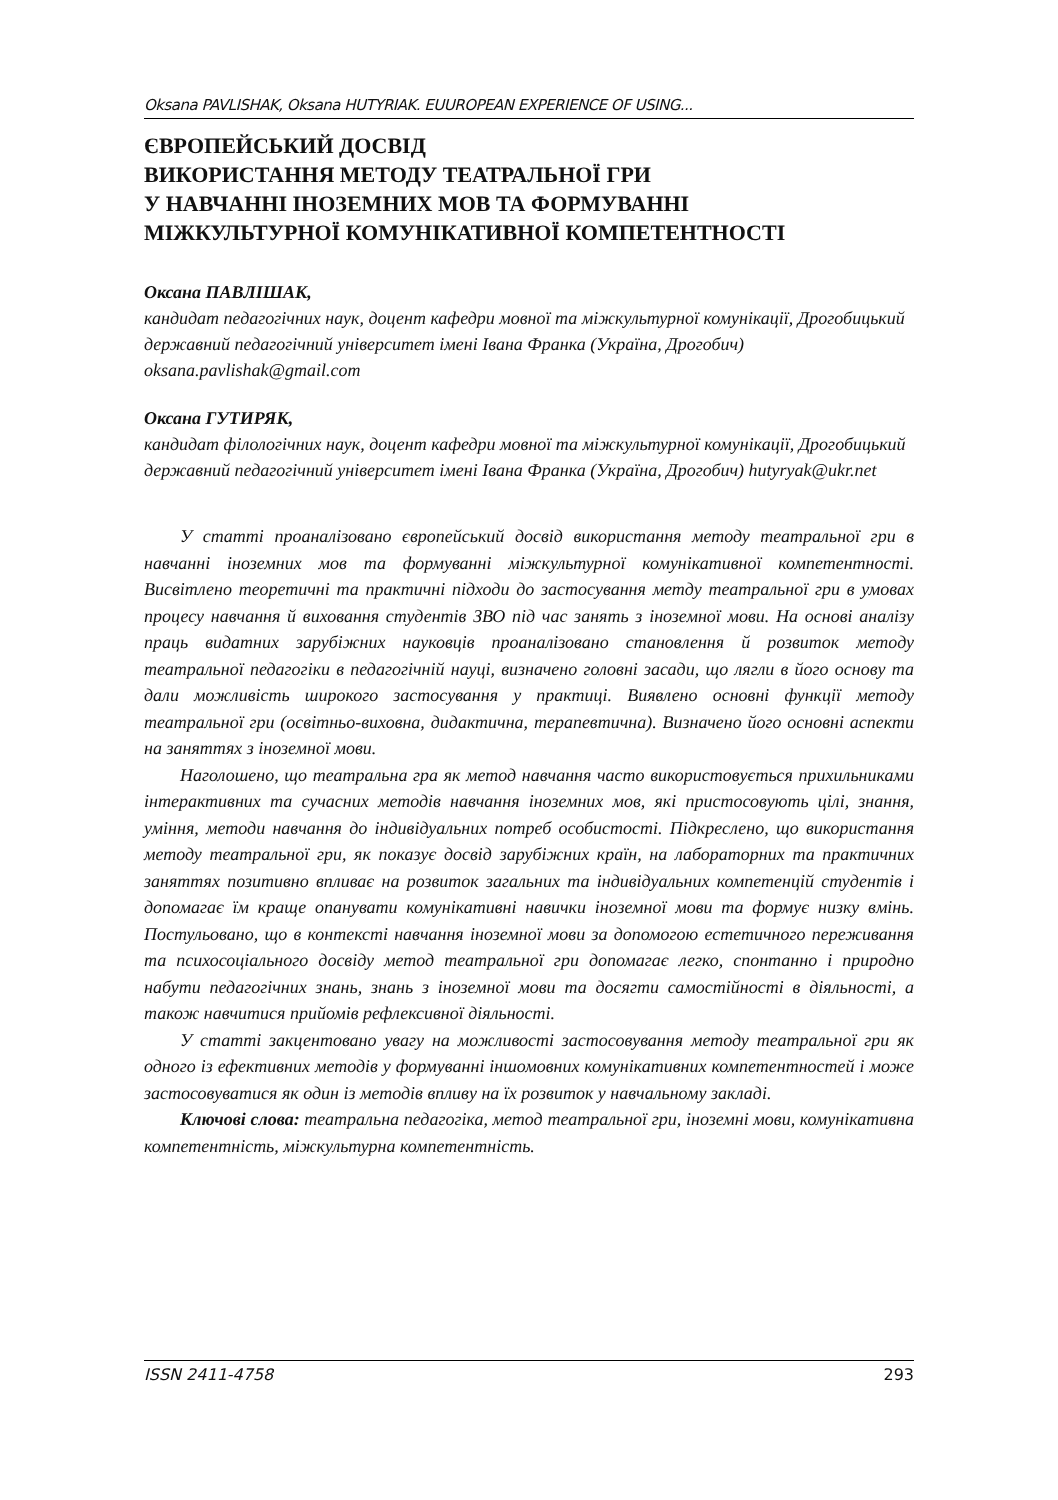Oksana PAVLISHAK, Oksana HUTYRIAK. EUUROPEAN EXPERIENCE OF USING...
ЄВРОПЕЙСЬКИЙ ДОСВІД
ВИКОРИСТАННЯ МЕТОДУ ТЕАТРАЛЬНОЇ ГРИ
У НАВЧАННІ ІНОЗЕМНИХ МОВ ТА ФОРМУВАННІ
МІЖКУЛЬТУРНОЇ КОМУНІКАТИВНОЇ КОМПЕТЕНТНОСТІ
Оксана ПАВЛІШАК,
кандидат педагогічних наук, доцент кафедри мовної та міжкультурної комунікації, Дрогобицький державний педагогічний університет імені Івана Франка (Україна, Дрогобич) oksana.pavlishak@gmail.com
Оксана ГУТИРЯК,
кандидат філологічних наук, доцент кафедри мовної та міжкультурної комунікації, Дрогобицький державний педагогічний університет імені Івана Франка (Україна, Дрогобич) hutyryak@ukr.net
У статті проаналізовано європейський досвід використання методу театральної гри в навчанні іноземних мов та формуванні міжкультурної комунікативної компетентності. Висвітлено теоретичні та практичні підходи до застосування метду театральної гри в умовах процесу навчання й виховання студентів ЗВО під час занять з іноземної мови. На основі аналізу праць видатних зарубіжних науковців проаналізовано становлення й розвиток методу театральної педагогіки в педагогічній науці, визначено головні засади, що лягли в його основу та дали можливість широкого застосування у практиці. Виявлено основні функції методу театральної гри (освітньо-виховна, дидактична, терапевтична). Визначено його основні аспекти на заняттях з іноземної мови.
Наголошено, що театральна гра як метод навчання часто використовується прихильниками інтерактивних та сучасних методів навчання іноземних мов, які пристосовують цілі, знання, уміння, методи навчання до індивідуальних потреб особистості. Підкреслено, що використання методу театральної гри, як показує досвід зарубіжних країн, на лабораторних та практичних заняттях позитивно впливає на розвиток загальних та індивідуальних компетенцій студентів і допомагає їм краще опанувати комунікативні навички іноземної мови та формує низку вмінь. Постульовано, що в контексті навчання іноземної мови за допомогою естетичного переживання та психосоціального досвіду метод театральної гри допомагає легко, спонтанно і природно набути педагогічних знань, знань з іноземної мови та досягти самостійності в діяльності, а також навчитися прийомів рефлексивної діяльності.
У статті закцентовано увагу на можливості застосовування методу театральної гри як одного із ефективних методів у формуванні іншомовних комунікативних компетентностей і може застосовуватися як один із методів впливу на їх розвиток у навчальному закладі.
Ключові слова: театральна педагогіка, метод театральної гри, іноземні мови, комунікативна компетентність, міжкультурна компетентність.
ISSN 2411-4758 293